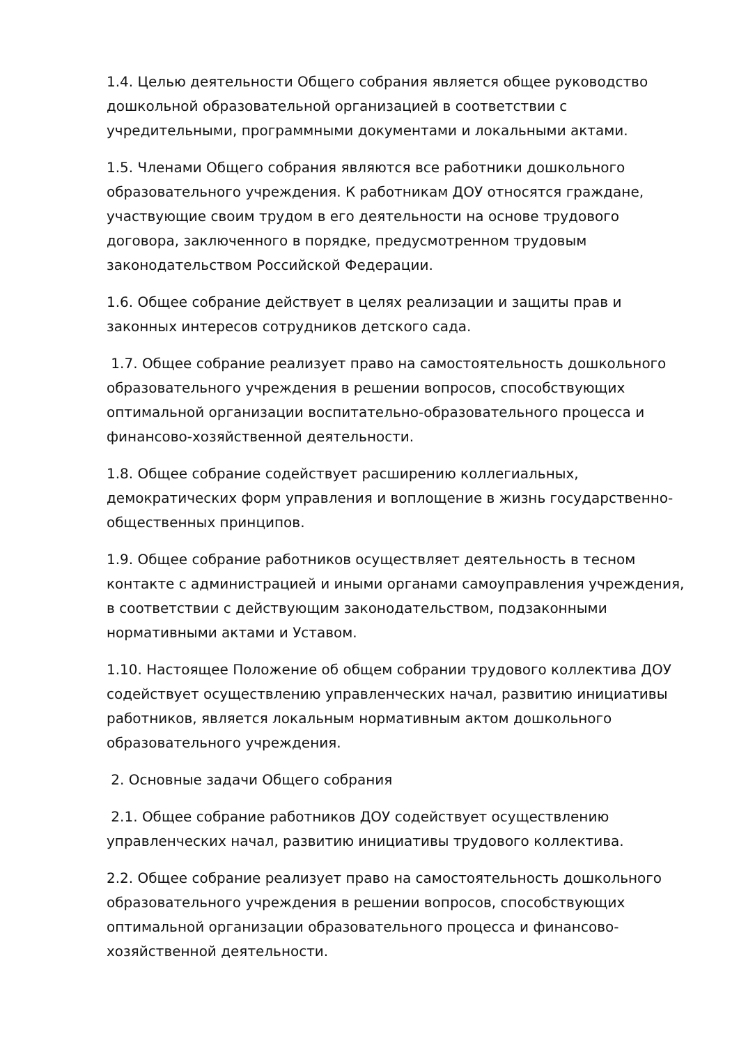1.4. Целью деятельности Общего собрания является общее руководство дошкольной образовательной организацией в соответствии с учредительными, программными документами и локальными актами.
1.5. Членами Общего собрания являются все работники дошкольного образовательного учреждения. К работникам ДОУ относятся граждане, участвующие своим трудом в его деятельности на основе трудового договора, заключенного в порядке, предусмотренном трудовым законодательством Российской Федерации.
1.6. Общее собрание действует в целях реализации и защиты прав и законных интересов сотрудников детского сада.
1.7. Общее собрание реализует право на самостоятельность дошкольного образовательного учреждения в решении вопросов, способствующих оптимальной организации воспитательно-образовательного процесса и финансово-хозяйственной деятельности.
1.8. Общее собрание содействует расширению коллегиальных, демократических форм управления и воплощение в жизнь государственно-общественных принципов.
1.9. Общее собрание работников осуществляет деятельность в тесном контакте с администрацией и иными органами самоуправления учреждения, в соответствии с действующим законодательством, подзаконными нормативными актами и Уставом.
1.10. Настоящее Положение об общем собрании трудового коллектива ДОУ содействует осуществлению управленческих начал, развитию инициативы работников, является локальным нормативным актом дошкольного образовательного учреждения.
2. Основные задачи Общего собрания
2.1. Общее собрание работников ДОУ содействует осуществлению управленческих начал, развитию инициативы трудового коллектива.
2.2. Общее собрание реализует право на самостоятельность дошкольного образовательного учреждения в решении вопросов, способствующих оптимальной организации образовательного процесса и финансово-хозяйственной деятельности.